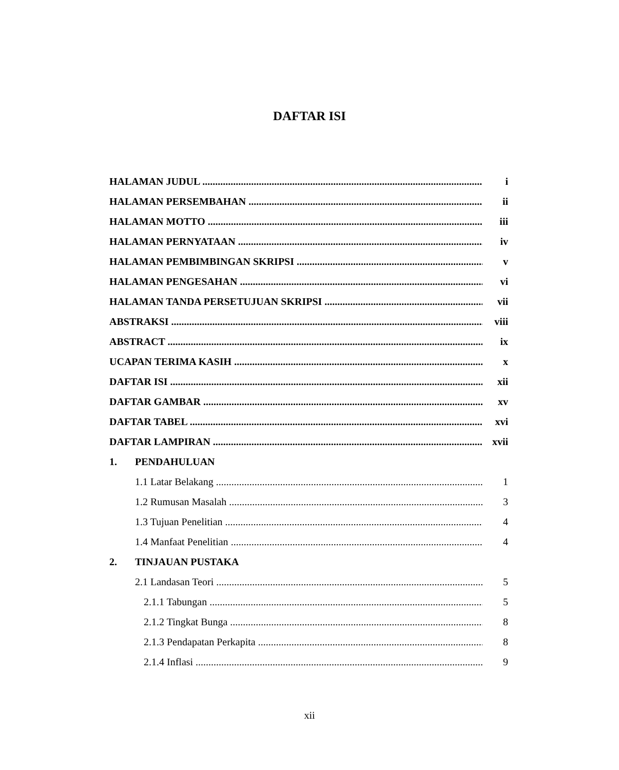DAFTAR ISI
HALAMAN JUDUL i
HALAMAN PERSEMBAHAN ii
HALAMAN MOTTO iii
HALAMAN PERNYATAAN iv
HALAMAN PEMBIMBINGAN SKRIPSI v
HALAMAN PENGESAHAN vi
HALAMAN TANDA PERSETUJUAN SKRIPSI vii
ABSTRAKSI viii
ABSTRACT ix
UCAPAN TERIMA KASIH x
DAFTAR ISI xii
DAFTAR GAMBAR xv
DAFTAR TABEL xvi
DAFTAR LAMPIRAN xvii
1. PENDAHULUAN
1.1 Latar Belakang 1
1.2 Rumusan Masalah 3
1.3 Tujuan Penelitian 4
1.4 Manfaat Penelitian 4
2. TINJAUAN PUSTAKA
2.1 Landasan Teori 5
2.1.1 Tabungan 5
2.1.2 Tingkat Bunga 8
2.1.3 Pendapatan Perkapita 8
2.1.4 Inflasi 9
xii